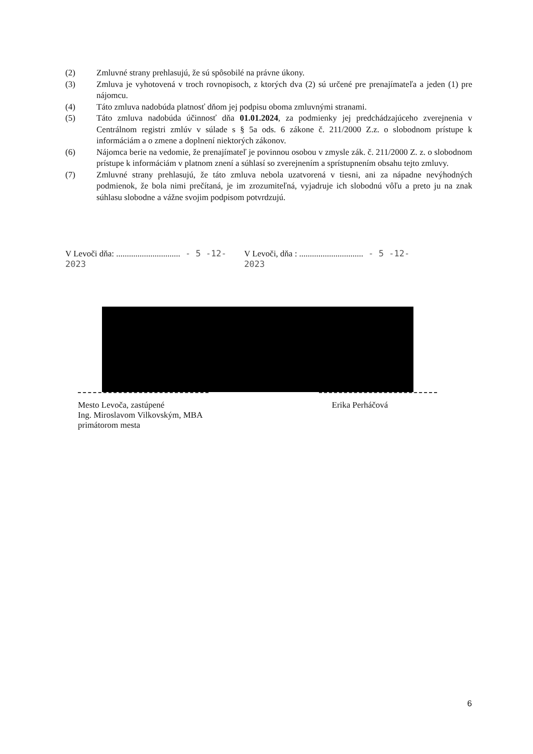(2) Zmluvné strany prehlasujú, že sú spôsobilé na právne úkony.
(3) Zmluva je vyhotovená v troch rovnopisoch, z ktorých dva (2) sú určené pre prenajímateľa a jeden (1) pre nájomcu.
(4) Táto zmluva nadobúda platnosť dňom jej podpisu oboma zmluvnými stranami.
(5) Táto zmluva nadobúda účinnosť dňa 01.01.2024, za podmienky jej predchádzajúceho zverejnenia v Centrálnom registri zmlúv v súlade s § 5a ods. 6 zákone č. 211/2000 Z.z. o slobodnom prístupe k informáciám a o zmene a doplnení niektorých zákonov.
(6) Nájomca berie na vedomie, že prenajímateľ je povinnou osobou v zmysle zák. č. 211/2000 Z. z. o slobodnom prístupe k informáciám v platnom znení a súhlasí so zverejnením a sprístupnením obsahu tejto zmluvy.
(7) Zmluvné strany prehlasujú, že táto zmluva nebola uzatvorená v tiesni, ani za nápadne nevýhodných podmienok, že bola nimi prečítaná, je im zrozumiteľná, vyjadruje ich slobodnú vôľu a preto ju na znak súhlasu slobodne a vážne svojim podpisom potvrdzujú.
V Levoči dňa: .............................. - 5 -12- 2023
V Levoči, dňa : .............................. - 5 -12- 2023
Mesto Levoča, zastúpené
Ing. Miroslavom Vilkovským, MBA
primátorom mesta
Erika Perháčová
6